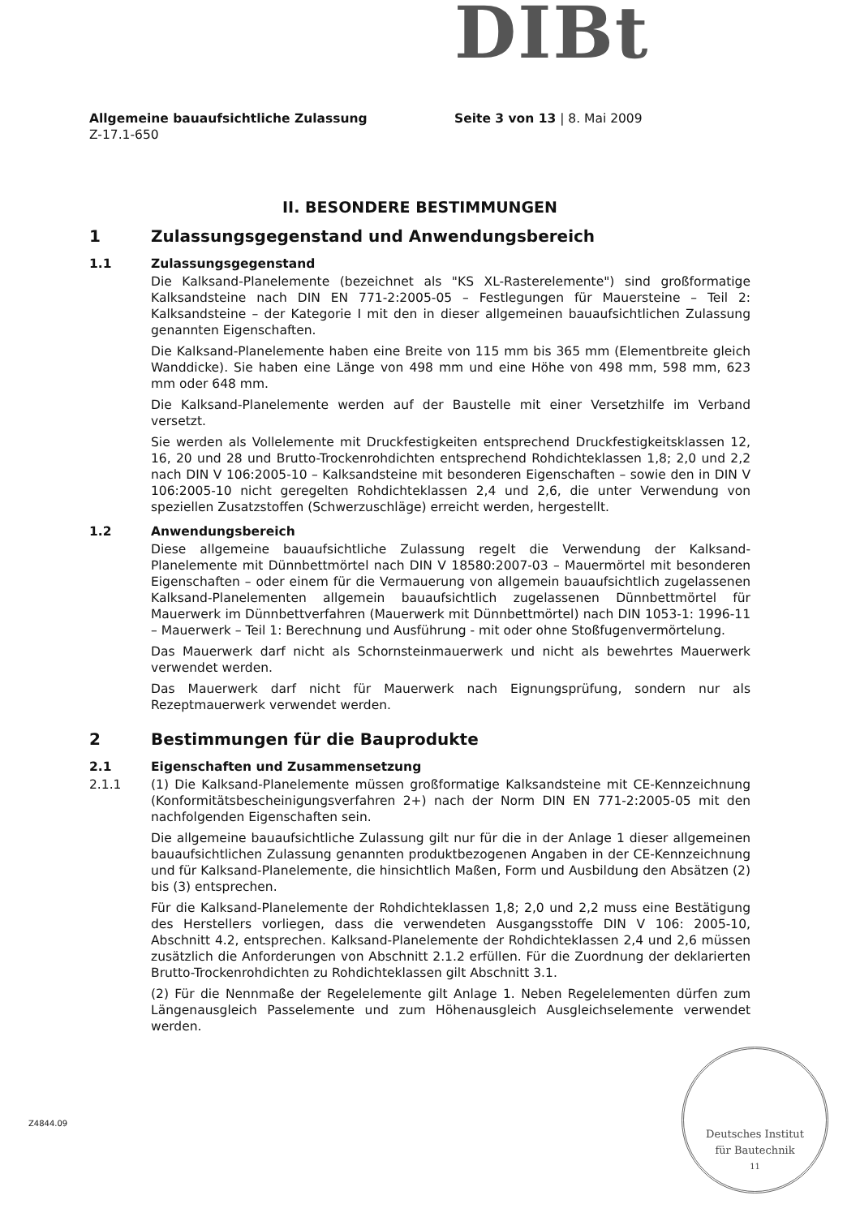DIBt
Allgemeine bauaufsichtliche Zulassung
Z-17.1-650
Seite 3 von 13 | 8. Mai 2009
II. BESONDERE BESTIMMUNGEN
1 Zulassungsgegenstand und Anwendungsbereich
1.1 Zulassungsgegenstand
Die Kalksand-Planelemente (bezeichnet als "KS XL-Rasterelemente") sind großformatige Kalksandsteine nach DIN EN 771-2:2005-05 – Festlegungen für Mauersteine – Teil 2: Kalksandsteine – der Kategorie I mit den in dieser allgemeinen bauaufsichtlichen Zulassung genannten Eigenschaften.
Die Kalksand-Planelemente haben eine Breite von 115 mm bis 365 mm (Elementbreite gleich Wanddicke). Sie haben eine Länge von 498 mm und eine Höhe von 498 mm, 598 mm, 623 mm oder 648 mm.
Die Kalksand-Planelemente werden auf der Baustelle mit einer Versetzhilfe im Verband versetzt.
Sie werden als Vollelemente mit Druckfestigkeiten entsprechend Druckfestigkeitsklassen 12, 16, 20 und 28 und Brutto-Trockenrohdichten entsprechend Rohdichteklassen 1,8; 2,0 und 2,2 nach DIN V 106:2005-10 – Kalksandsteine mit besonderen Eigenschaften – sowie den in DIN V 106:2005-10 nicht geregelten Rohdichteklassen 2,4 und 2,6, die unter Verwendung von speziellen Zusatzstoffen (Schwerzuschläge) erreicht werden, hergestellt.
1.2 Anwendungsbereich
Diese allgemeine bauaufsichtliche Zulassung regelt die Verwendung der Kalksand-Planelemente mit Dünnbettmörtel nach DIN V 18580:2007-03 – Mauermörtel mit besonderen Eigenschaften – oder einem für die Vermauerung von allgemein bauaufsichtlich zugelassenen Kalksand-Planelementen allgemein bauaufsichtlich zugelassenen Dünnbettmörtel für Mauerwerk im Dünnbettverfahren (Mauerwerk mit Dünnbettmörtel) nach DIN 1053-1: 1996-11 – Mauerwerk – Teil 1: Berechnung und Ausführung - mit oder ohne Stoßfugenvermörtelung.
Das Mauerwerk darf nicht als Schornsteinmauerwerk und nicht als bewehrtes Mauerwerk verwendet werden.
Das Mauerwerk darf nicht für Mauerwerk nach Eignungsprüfung, sondern nur als Rezeptmauerwerk verwendet werden.
2 Bestimmungen für die Bauprodukte
2.1 Eigenschaften und Zusammensetzung
2.1.1 (1) Die Kalksand-Planelemente müssen großformatige Kalksandsteine mit CE-Kennzeichnung (Konformitätsbescheinigungsverfahren 2+) nach der Norm DIN EN 771-2:2005-05 mit den nachfolgenden Eigenschaften sein.
Die allgemeine bauaufsichtliche Zulassung gilt nur für die in der Anlage 1 dieser allgemeinen bauaufsichtlichen Zulassung genannten produktbezogenen Angaben in der CE-Kennzeichnung und für Kalksand-Planelemente, die hinsichtlich Maßen, Form und Ausbildung den Absätzen (2) bis (3) entsprechen.
Für die Kalksand-Planelemente der Rohdichteklassen 1,8; 2,0 und 2,2 muss eine Bestätigung des Herstellers vorliegen, dass die verwendeten Ausgangsstoffe DIN V 106: 2005-10, Abschnitt 4.2, entsprechen. Kalksand-Planelemente der Rohdichteklassen 2,4 und 2,6 müssen zusätzlich die Anforderungen von Abschnitt 2.1.2 erfüllen. Für die Zuordnung der deklarierten Brutto-Trockenrohdichten zu Rohdichteklassen gilt Abschnitt 3.1.
(2) Für die Nennmaße der Regelelemente gilt Anlage 1. Neben Regelelementen dürfen zum Längenausgleich Passelemente und zum Höhenausgleich Ausgleichselemente verwendet werden.
Z4844.09
Deutsches Institut
für Bautechnik
11